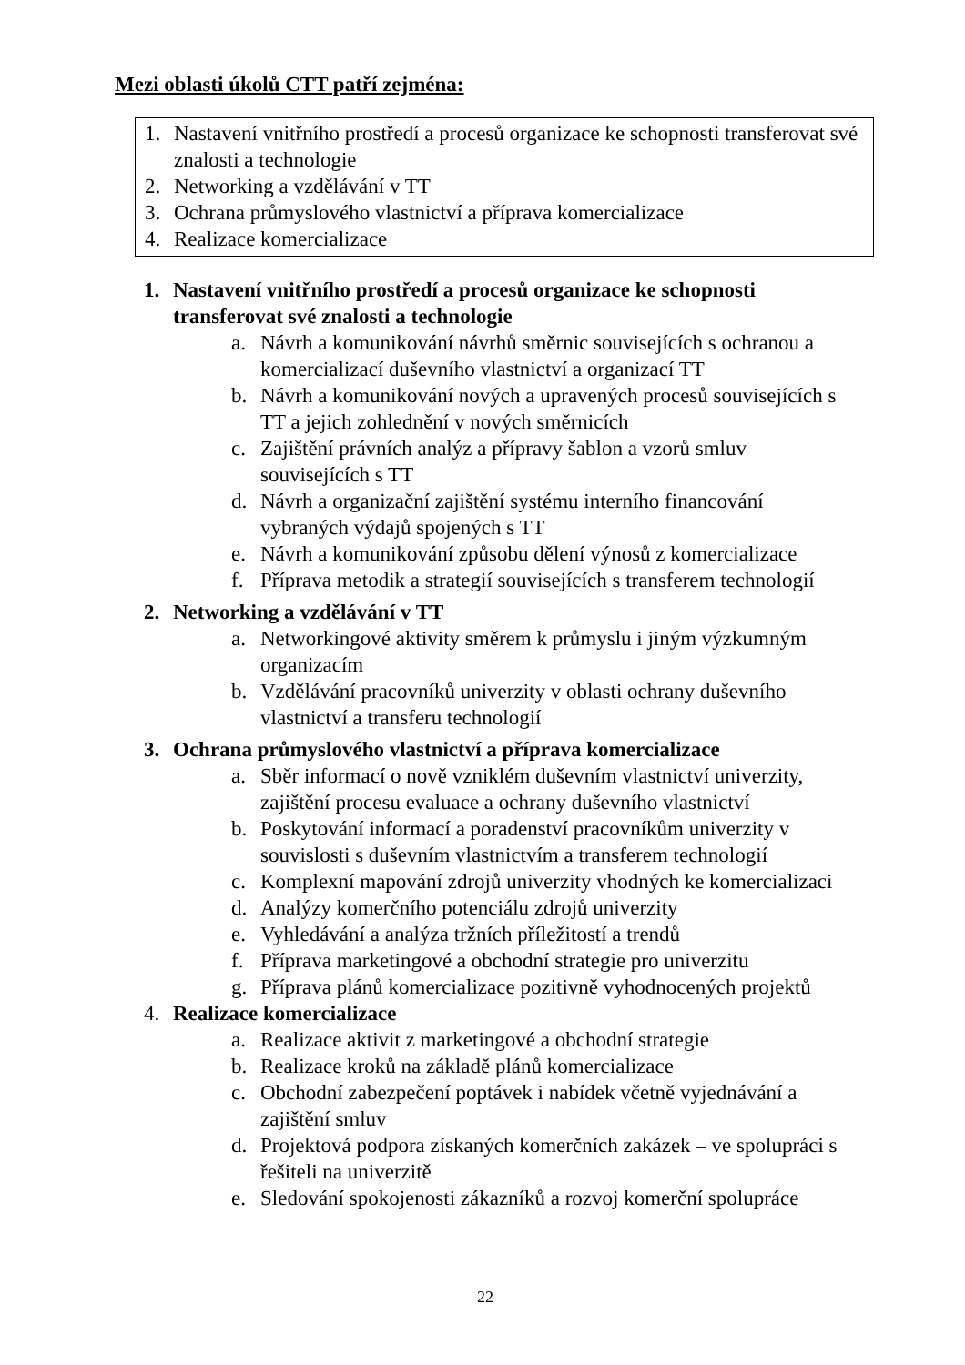Mezi oblasti úkolů CTT patří zejména:
1. Nastavení vnitřního prostředí a procesů organizace ke schopnosti transferovat své znalosti a technologie
2. Networking a vzdělávání v TT
3. Ochrana průmyslového vlastnictví a příprava komercializace
4. Realizace komercializace
1. Nastavení vnitřního prostředí a procesů organizace ke schopnosti transferovat své znalosti a technologie
a. Návrh a komunikování návrhů směrnic souvisejících s ochranou a komercializací duševního vlastnictví a organizací TT
b. Návrh a komunikování nových a upravených procesů souvisejících s TT a jejich zohlednění v nových směrnicích
c. Zajištění právních analýz a přípravy šablon a vzorů smluv souvisejících s TT
d. Návrh a organizační zajištění systému interního financování vybraných výdajů spojených s TT
e. Návrh a komunikování způsobu dělení výnosů z komercializace
f. Příprava metodik a strategií souvisejících s transferem technologií
2. Networking a vzdělávání v TT
a. Networkingové aktivity směrem k průmyslu i jiným výzkumným organizacím
b. Vzdělávání pracovníků univerzity v oblasti ochrany duševního vlastnictví a transferu technologií
3. Ochrana průmyslového vlastnictví a příprava komercializace
a. Sběr informací o nově vzniklém duševním vlastnictví univerzity, zajištění procesu evaluace a ochrany duševního vlastnictví
b. Poskytování informací a poradenství pracovníkům univerzity v souvislosti s duševním vlastnictvím a transferem technologií
c. Komplexní mapování zdrojů univerzity vhodných ke komercializaci
d. Analýzy komerčního potenciálu zdrojů univerzity
e. Vyhledávání a analýza tržních příležitostí a trendů
f. Příprava marketingové a obchodní strategie pro univerzitu
g. Příprava plánů komercializace pozitivně vyhodnocených projektů
4. Realizace komercializace
a. Realizace aktivit z marketingové a obchodní strategie
b. Realizace kroků na základě plánů komercializace
c. Obchodní zabezpečení poptávek i nabídek včetně vyjednávání a zajištění smluv
d. Projektová podpora získaných komerčních zakázek – ve spolupráci s řešiteli na univerzitě
e. Sledování spokojenosti zákazníků a rozvoj komerční spolupráce
22